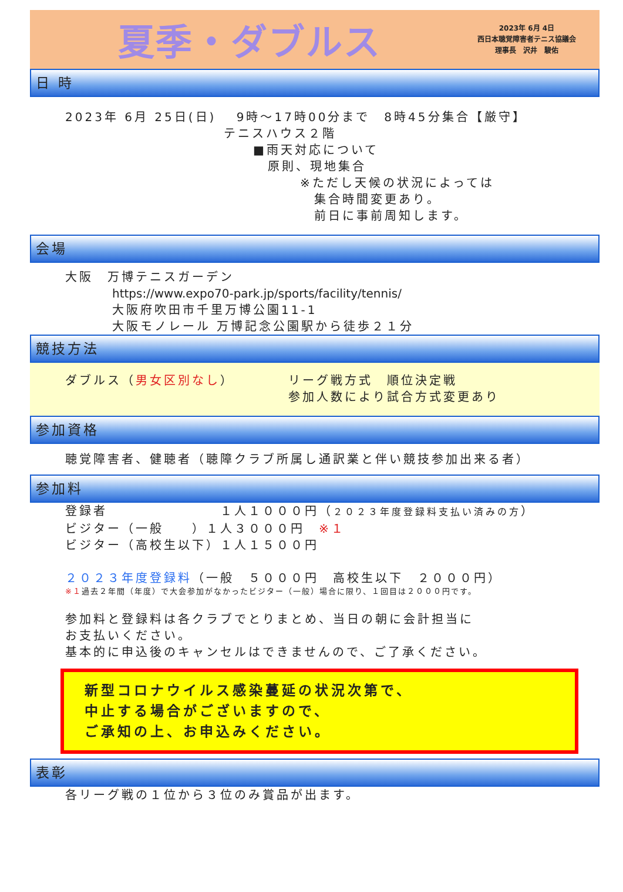夏季・ダブルス
2023年 6月 4日
西日本聴覚障害者テニス協議会
理事長　沢井　駿佑
日 時
2023年 6月 25日(日)　 9時～17時00分まで　8時45分集合【厳守】
テニスハウス２階
■雨天対応について
原則、現地集合
※ただし天候の状況によっては
　集合時間変更あり。
　前日に事前周知します。
会場
大阪　万博テニスガーデン
https://www.expo70-park.jp/sports/facility/tennis/
大阪府吹田市千里万博公園11-1
大阪モノレール 万博記念公園駅から徒歩２１分
競技方法
ダブルス（男女区別なし） リーグ戦方式　順位決定戦
参加人数により試合方式変更あり
参加資格
聴覚障害者、健聴者（聴障クラブ所属し通訳業と伴い競技参加出来る者）
参加料
登録者　　　　　　　　１人１０００円（２０２３年度登録料支払い済みの方）
ビジター（一般　　）１人３０００円　※１
ビジター（高校生以下）１人１５００円
２０２３年度登録料（一般　５０００円　高校生以下　２０００円）
※１過去２年間（年度）で大会参加がなかったビジター（一般）場合に限り、１回目は２０００円です。
参加料と登録料は各クラブでとりまとめ、当日の朝に会計担当に
お支払いください。
基本的に申込後のキャンセルはできませんので、ご了承ください。
新型コロナウイルス感染蔓延の状況次第で、
中止する場合がございますので、
ご承知の上、お申込みください。
表彰
各リーグ戦の１位から３位のみ賞品が出ます。